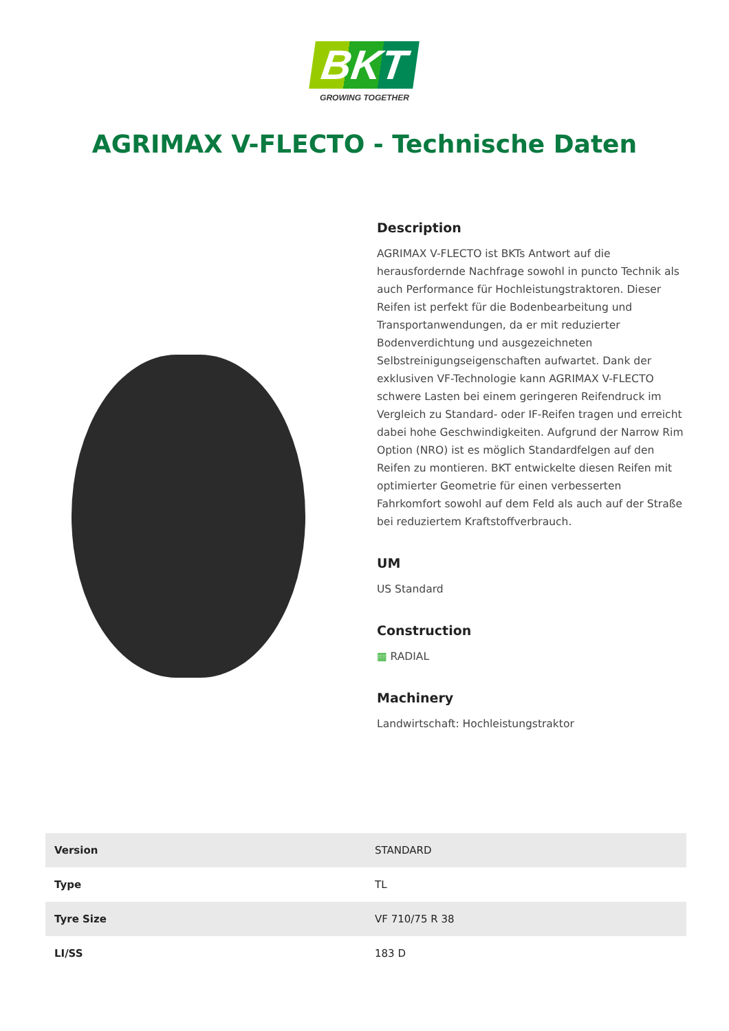BKT
GROWING TOGETHER
AGRIMAX V-FLECTO - Technische Daten
Description
AGRIMAX V-FLECTO ist BKTs Antwort auf die herausfordernde Nachfrage sowohl in puncto Technik als auch Performance für Hochleistungstraktoren. Dieser Reifen ist perfekt für die Bodenbearbeitung und Transportanwendungen, da er mit reduzierter Bodenverdichtung und ausgezeichneten Selbstreinigungseigenschaften aufwartet. Dank der exklusiven VF-Technologie kann AGRIMAX V-FLECTO schwere Lasten bei einem geringeren Reifendruck im Vergleich zu Standard- oder IF-Reifen tragen und erreicht dabei hohe Geschwindigkeiten. Aufgrund der Narrow Rim Option (NRO) ist es möglich Standardfelgen auf den Reifen zu montieren. BKT entwickelte diesen Reifen mit optimierter Geometrie für einen verbesserten Fahrkomfort sowohl auf dem Feld als auch auf der Straße bei reduziertem Kraftstoffverbrauch.
UM
US Standard
Construction
▦ RADIAL
Machinery
Landwirtschaft: Hochleistungstraktor
| Version | STANDARD |
| Type | TL |
| Tyre Size | VF 710/75 R 38 |
| LI/SS | 183 D |